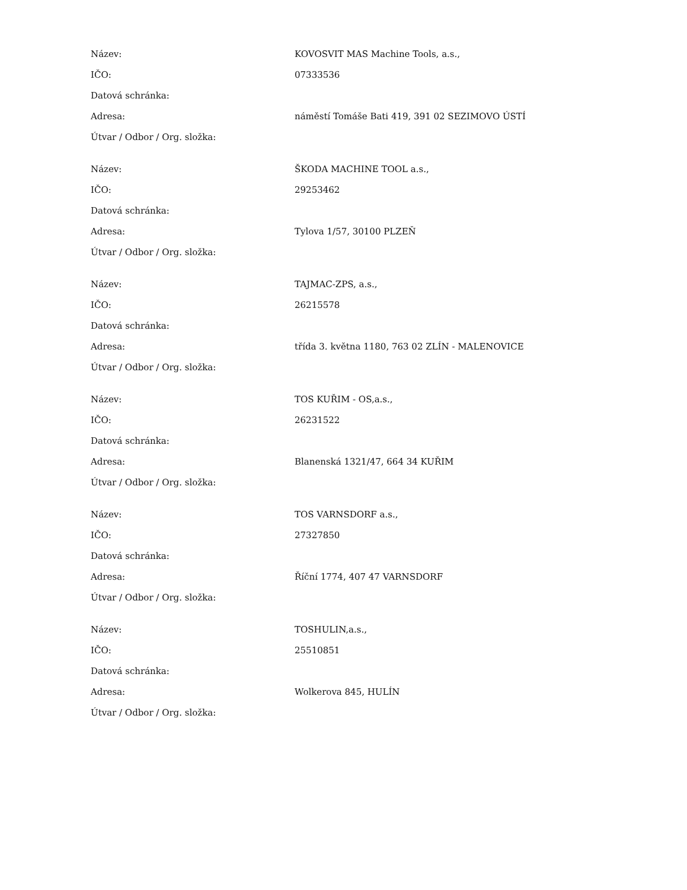| Název: | KOVOSVIT MAS Machine Tools, a.s., |
| IČO: | 07333536 |
| Datová schránka: | |
| Adresa: | náměstí Tomáše Bati 419, 391 02 SEZIMOVO ÚSTÍ |
| Útvar / Odbor / Org. složka: | |
| Název: | ŠKODA MACHINE TOOL a.s., |
| IČO: | 29253462 |
| Datová schránka: | |
| Adresa: | Tylova 1/57, 30100 PLZEŇ |
| Útvar / Odbor / Org. složka: | |
| Název: | TAJMAC-ZPS, a.s., |
| IČO: | 26215578 |
| Datová schránka: | |
| Adresa: | třída 3. května 1180, 763 02 ZLÍN - MALENOVICE |
| Útvar / Odbor / Org. složka: | |
| Název: | TOS KUŘIM - OS,a.s., |
| IČO: | 26231522 |
| Datová schránka: | |
| Adresa: | Blanenská 1321/47, 664 34 KUŘIM |
| Útvar / Odbor / Org. složka: | |
| Název: | TOS VARNSDORF a.s., |
| IČO: | 27327850 |
| Datová schránka: | |
| Adresa: | Říční 1774, 407 47 VARNSDORF |
| Útvar / Odbor / Org. složka: | |
| Název: | TOSHULIN,a.s., |
| IČO: | 25510851 |
| Datová schránka: | |
| Adresa: | Wolkerova 845, HULÍN |
| Útvar / Odbor / Org. složka: | |